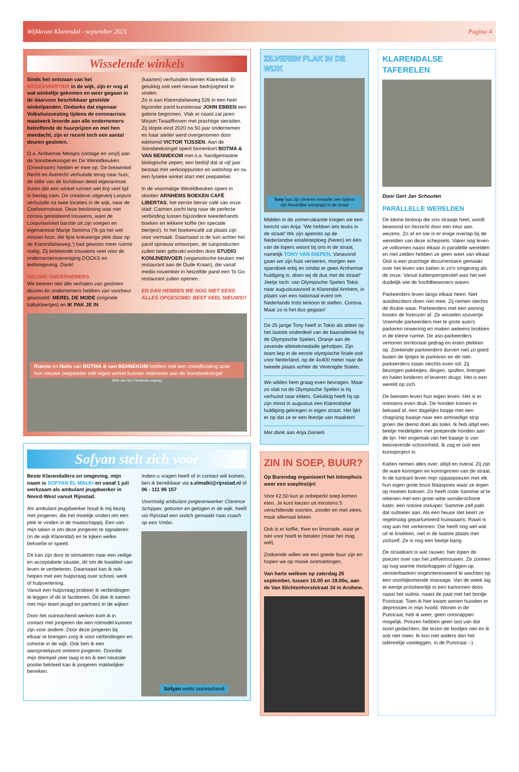Wijkkrant Klarendal - september 2021 Pagina 4
Wisselende winkels
Sinds het ontstaan van het MODEKWARTIER in de wijk, zijn er nog al wat winkeltje gekomen en weer gegaan in de daarvoor beschikbaar gestelde winkelpanden. Ondanks dat eigenaar Volkshuisvesting tijdens de coronacrisis maatwerk leverde aan alle ondernemers betreffende de huurprijzen en met hen meedacht, zijn er recent toch een aantal deuren gesloten.
O.a. Arnhemse Meisjes (vintage en vinyl) aan de Sonsbeeksingel en De Wereldkeuken (Driestroom) hielden er mee op. De breiwinkel Recht en Averecht verhuisde terug naar huis; de stilte van de lockdown deed eigenaresse inzien dat een winkel runnen wel érg veel tijd in beslag nam. De creatieve uitgeverij Loopvis verhuisde na twee locaties in de wijk, naar de Coehoornstraat. Deze beslissing was niet corona gerelateerd trouwens, want de Loopviswinkel barstte uit zijn voegen en eigenaresse Marije Sietsma ('Ik ga het wel missen hoor, die fijne kneuterige plek daar op de Klarendalseweg.') had gewoon meer ruimte nodig. Zij betekende trouwens veel voor de ondernemersvereniging DOCKS en leefomgeving. Dank!
NIEUWE ONDERNEMERS
We kennen niet álle verhalen van gesloten deuren én ondernemers hebben van voorbeur gewisseld: MEREL DE MODE (originele babykleertjes) en IK PAK JE IN
(kaarten) verhuisden binnen Klarendal. Er gelukkig ook veel nieuwe bedrijvigheid te vinden.
Zo is aan Klarendalseweg 526 in een heel bijzonder pand kunstenaar JOHN EBBEN een galerie begonnen. Vlak er naast zat jaren Mirjam Twaalfhoven met prachtige sieraden. Zij stopte eind 2020 na 50 jaar ondernemen en haar atelier werd overgenomen door edelsmid VICTOR TIJSSEN. Aan de Sonsbeeksingel opent binnenkort BOTMA & VAN BENNEKOM met o.a. handgemaakte biologische zepen; een bedrijf dat al vijf jaar bestaat met verkooppunten en webshop en nu een fysieke winkel start met zeepatelier.
In de voormalige Wereldkeuken opent in oktober ARNHEMS BOEKEN CAFÉ LIBERTAS, het eerste literair café van onze stad: Carmen zocht lang naar de perfecte verbinding tussen bijzondere tweedehands boeken en lekkere koffie (en speciale biertjes!). In het boekencafé zal plaats zijn voor vermaak. Daarnaast is de tuin achter het pand opnieuw ontworpen, de tuinproducten zullen later gebruikt worden door STUDIO KONIJNENVOER (veganistische keuken met restaurant aan de Oude Kraan), die vanaf medio november in hetzelfde pand een To Go restaurant zullen openen.
EN DAN HEBBEN WE NOG NIET EENS ÁLLES OPGESOMD: BEST VEEL NIEUWS!!
Rianne en Niels van BOTMA & van BENNEKOM hebben met een crowdfunding actie hun nieuwe zeepatelier mét eigen winkel kunnen realiseren aan de Sonsbeeksingel
(foto van hun Facebook pagina)
Sofyan stelt zich voor
Beste Klarendallers en omgeving, mijn naam is SOFYAN EL MALKI en vanaf 1 juli werkzaam als ambulant jeugdwerker in Noord-West vanuit Rijnstad.
Als ambulant jeugdwerker houd ik mij bezig met jongeren, die het moeilijk vinden om een plek te vinden in de maatschappij. Een van mijn taken is om deze jongeren te signaleren (in de wijk Klarendal) en te kijken welke behoefte er speelt.
Dit kan zijn door te stimuleren naar een veilige en acceptabele situatie, dit om de kwaliteit van leven te verbeteren. Daarnaast kan ik ook helpen met een hulpvraag over school, werk of hulpverlening.
Vanuit een hulpvraag probeer ik verbindingen te leggen of dit te faciliteren. Dit doe ik samen met mijn team jeugd en partners in de wijken
Door het outreachend werken kom ik in contact met jongeren die een rolmodel kunnen zijn voor andere. Door deze jongeren bij elkaar te brengen zorg ik voor verbindingen en cohesie in de wijk. Ook ben ik een aanspreekpunt omtrent jongeren. Doordat mijn drempel zeer laag is en ik een neutrale positie bekleed kan ik jongeren makkelijker bereiken.
Indien u vragen heeft of in contact wilt komen, ben ik bereikbaar via s.elmalki@rijnstad.nl of 06 - 111 96 157
Voormalig ambulant jongerenwerker Clarence Schipper, geboren en getogen in de wijk, heeft via Rijnstad een switch gemaakt naar coach op een Vmbo.
Sofyan werkt outreachend
ZILVEREN PLAK IN DE WIJK
Tony laat zijn zilveren medaille zien tijdens zijn feestelijke ontvangst in de straat
Midden in de zomervakantie kregen we een bericht van Anja: 'We hebben iets leuks in de straat! We zijn apetrots op de Nederlandse estafetteploeg (heren) en één van de lopers woont bij ons in de straat, namelijk TONY VAN DIEPEN. Vanavond gaan we zijn huis versieren, morgen een spandoek erbij en omdat er geen Arnhemse huldiging is, doen wij dit dus met de straat!' Jeetje toch: van Olympische Spelen Tokio naar augustusavond in Klarendal Arnhem, in plaats van een nationaal event om Nederlands trots tentoon te stellen. Corona. Maar zo is het dus gegaan!
De 25 jarige Tony heeft in Tokio als atleet op het laatste onderdeel van de baanatletiek bij de Olympische Spelen, Oranje aan de zevende atletiekmedaille geholpen. Zijn team liep in de eerste olympische finale ooit voor Nederland, op de 4x400 meter naar de tweede plaats achter de Verenigde Staten.
We wilden hem graag even bevragen. Maar zo vlak na de Olympische Spelen is hij verhuisd naar elders. Gelukkig heeft hij op zijn minst in augustus een Klarendalse huldiging gekregen in eigen straat. Het lijkt er op dat ze er een feestje van maakten!
Met dank aan Anja Daniels
ZIN IN SOEP, BUUR?
Op Burendag organiseert het Inloophuis weer een soepfestijn!
Voor €2,50 kun je onbeperkt soep komen eten. Je kunt kiezen uit minstens 5 verschillende soorten, zonder en met vlees, maar allemaal lekker.
Ook is er koffie, thee en limonade, waar je niet voor hoeft te betalen (maar het mag wel).
Zodoende willen we een goede buur zijn en hopen we op mooie ontmoetingen.
Van harte welkom op zaterdag 25 september, tussen 16.00 en 19.00u, aan de Van Slichtenhorststraat 34 in Arnhem.
KLARENDALSE TAFERELEN
Door Gert Jan Schouten
PARALLELLE WERELDEN
De kleine biotoop die ons straatje heet, wordt bewoond en bezocht door een keur aan wezens. Zo af en toe is er enige overlap bij de werelden van deze schepsels. Vaker nog leven ze volkomen naast elkaar in parallelle werelden en niet zelden hebben ze geen weet van elkaar. Ooit is een prachtige documentaire gemaakt over het leven van katten in zo'n omgeving als de onze. Vanuit kattenperspectief was het wel duidelijk wie de hoofdbewoners waren.
Parkeerders leven langs elkaar heen. Niet autobezitters doen niet mee. Zij nemen slechts de drukte waar. Parkeerders met een woning lossen de forenzen af. Ze wisselen stuivertje. Vreemde parkeerders met te grote auto's parkeren onwennig en maken weleens brokken in de kleine ruimte. De aso-parkeerders vertonen territoriaal gedrag en eisen plekken op. Zoekende parkeerders durven niet zo goed buiten de lijntjes te parkeren en de niet-parkeerders staan slechts even stil. Zij bezorgen pakketjes, dingen, spullen, brengen en halen kinderen of leveren drugs. Het is een wereld op zich.
De beesten leven hun eigen leven. Het is er minstens even druk. De honden komen er bekaaid af, een dagelijks loopje met een chagrijnig baasje naar een armoedige strip groen die dienst doet als toilet. Ik heb altijd een beetje medelijden met poepende honden aan de lijn. Het ongemak van het baasje is van betoverende schoonheid. Ik zag er ooit een kunstproject in.
Katten nemen alles over, altijd en overal. Zij zijn de ware koningen en koninginnen van de straat. In de tuinkant leven mijn oppaspoezen met elk hun eigen grote boze blaaspoes waar ze tegen op moeten boksen. Zo heeft rooie Sammie af te rekenen met een grote witte wonderschone kater, een notoire insluiper. Sammie zelf pakt dat subtieler aan. Als een heuse slet keert ze regelmatig geparfumeerd huiswaarts. Rawit is nog aan het verkennen. Die heeft nog wel wat uit te knokken, niet in de laatste plaats met zichzelf. Ze is nog een beetje bang.
De straatkant is wat rauwer, hier lopen de poezen over van het zelfvertrouwen. Ze zonnen op nog warme motorkappen of liggen op vensterbanken ongeïnteresseerd te wachten op een voorbijkomende massage. Van de week lag er eentje prinsheerlijk in een kartonnen doos naast het vuilnis, naast de paal met het bordje Putstraat. Toen ik hier kwam wonen huisden er depressies in mijn hoofd. Wonen in de Putstraat, heb ik weer, geen ontsnappen mogelijk. Poezen hebben geen last van dat soort gedachten, die lezen de bordjes niet en ik ook niet meer. Ik kon niet anders dan het tafereeltje vastleggen, in de Putstraat :-)